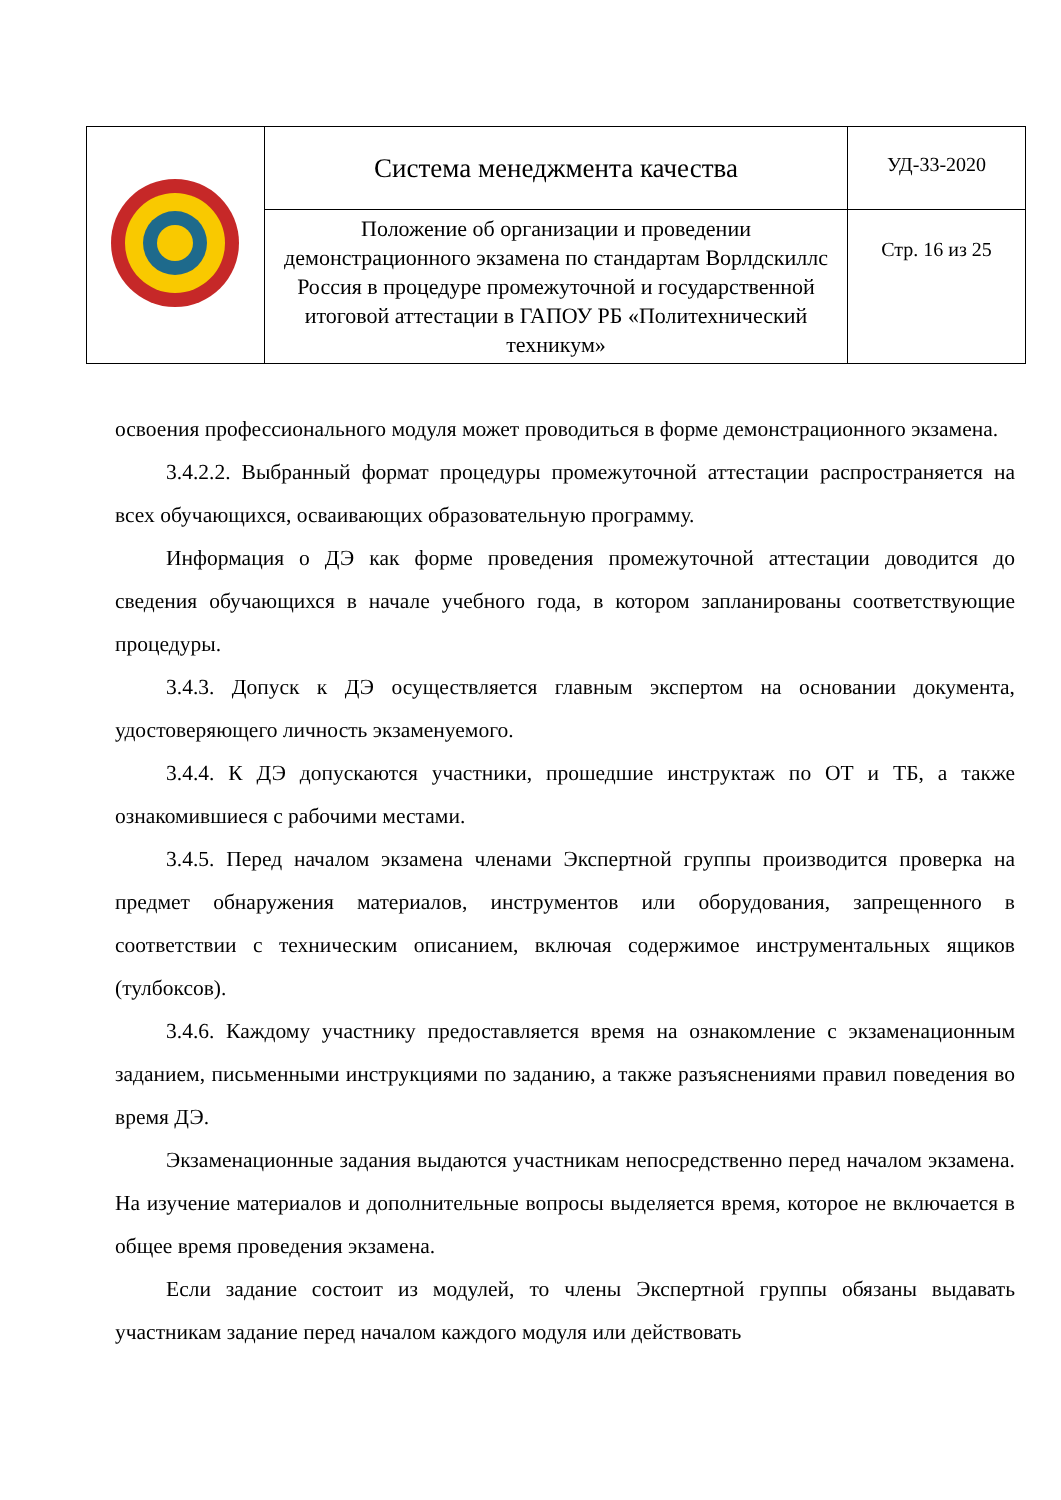| | Система менеджмента качества | УД-33-2020 |
| | Положение об организации и проведении демонстрационного экзамена по стандартам Ворлдскиллс Россия в процедуре промежуточной и государственной итоговой аттестации в ГАПОУ РБ «Политехнический техникум» | Стр. 16 из 25 |
освоения профессионального модуля может проводиться в форме демонстрационного экзамена.
3.4.2.2. Выбранный формат процедуры промежуточной аттестации распространяется на всех обучающихся, осваивающих образовательную программу.
Информация о ДЭ как форме проведения промежуточной аттестации доводится до сведения обучающихся в начале учебного года, в котором запланированы соответствующие процедуры.
3.4.3. Допуск к ДЭ осуществляется главным экспертом на основании документа, удостоверяющего личность экзаменуемого.
3.4.4. К ДЭ допускаются участники, прошедшие инструктаж по ОТ и ТБ, а также ознакомившиеся с рабочими местами.
3.4.5. Перед началом экзамена членами Экспертной группы производится проверка на предмет обнаружения материалов, инструментов или оборудования, запрещенного в соответствии с техническим описанием, включая содержимое инструментальных ящиков (тулбоксов).
3.4.6. Каждому участнику предоставляется время на ознакомление с экзаменационным заданием, письменными инструкциями по заданию, а также разъяснениями правил поведения во время ДЭ.
Экзаменационные задания выдаются участникам непосредственно перед началом экзамена. На изучение материалов и дополнительные вопросы выделяется время, которое не включается в общее время проведения экзамена.
Если задание состоит из модулей, то члены Экспертной группы обязаны выдавать участникам задание перед началом каждого модуля или действовать